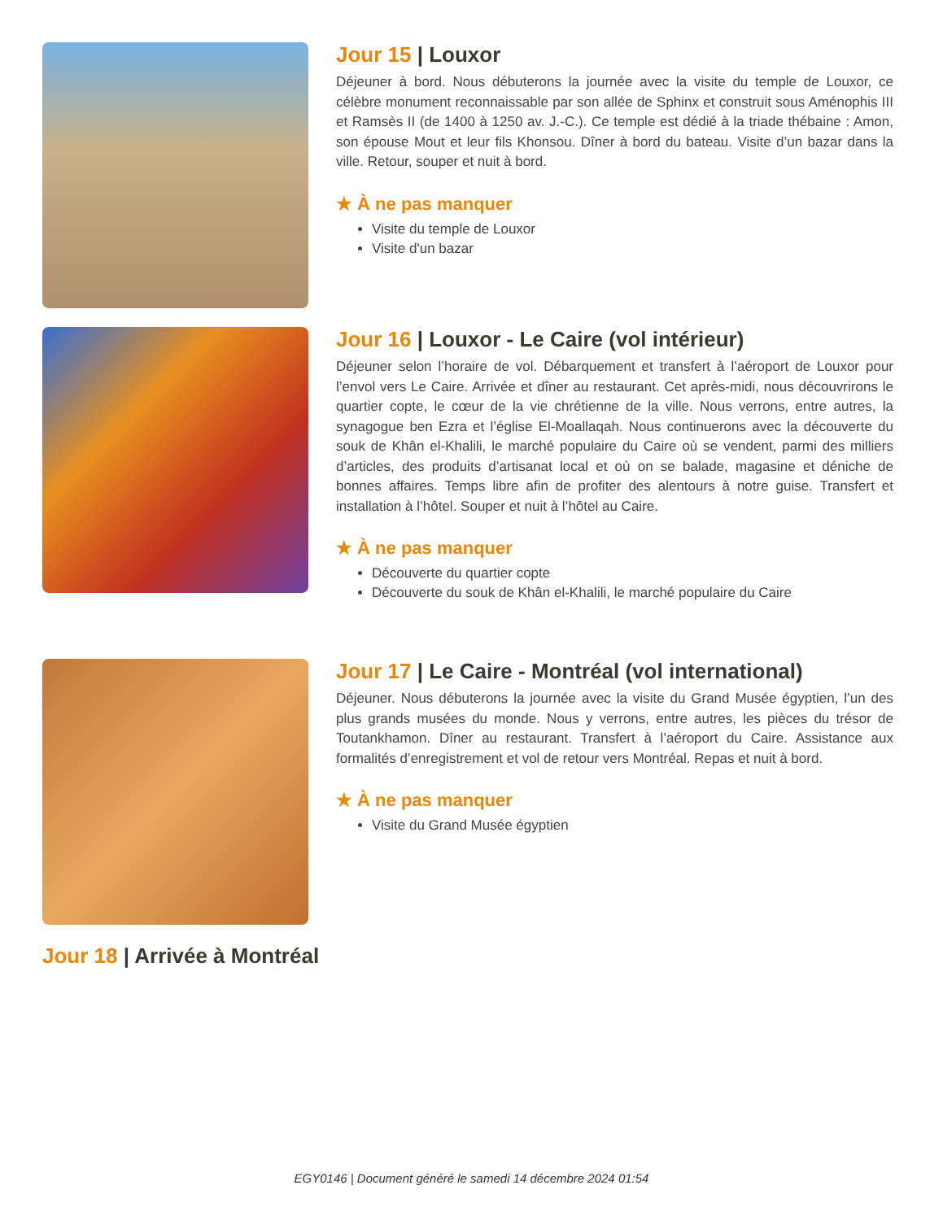Jour 15 | Louxor
Déjeuner à bord. Nous débuterons la journée avec la visite du temple de Louxor, ce célèbre monument reconnaissable par son allée de Sphinx et construit sous Aménophis III et Ramsès II (de 1400 à 1250 av. J.-C.). Ce temple est dédié à la triade thébaine : Amon, son épouse Mout et leur fils Khonsou. Dîner à bord du bateau. Visite d’un bazar dans la ville. Retour, souper et nuit à bord.
★ À ne pas manquer
Visite du temple de Louxor
Visite d'un bazar
Jour 16 | Louxor - Le Caire (vol intérieur)
Déjeuner selon l’horaire de vol. Débarquement et transfert à l’aéroport de Louxor pour l’envol vers Le Caire. Arrivée et dîner au restaurant. Cet après-midi, nous découvrirons le quartier copte, le cœur de la vie chrétienne de la ville. Nous verrons, entre autres, la synagogue ben Ezra et l’église El-Moallaqah. Nous continuerons avec la découverte du souk de Khân el-Khalili, le marché populaire du Caire où se vendent, parmi des milliers d’articles, des produits d’artisanat local et où on se balade, magasine et déniche de bonnes affaires. Temps libre afin de profiter des alentours à notre guise. Transfert et installation à l’hôtel. Souper et nuit à l’hôtel au Caire.
★ À ne pas manquer
Découverte du quartier copte
Découverte du souk de Khân el-Khalili, le marché populaire du Caire
Jour 17 | Le Caire - Montréal (vol international)
Déjeuner. Nous débuterons la journée avec la visite du Grand Musée égyptien, l’un des plus grands musées du monde. Nous y verrons, entre autres, les pièces du trésor de Toutankhamon. Dîner au restaurant. Transfert à l’aéroport du Caire. Assistance aux formalités d’enregistrement et vol de retour vers Montréal. Repas et nuit à bord.
★ À ne pas manquer
Visite du Grand Musée égyptien
Jour 18 | Arrivée à Montréal
EGY0146 | Document généré le samedi 14 décembre 2024 01:54